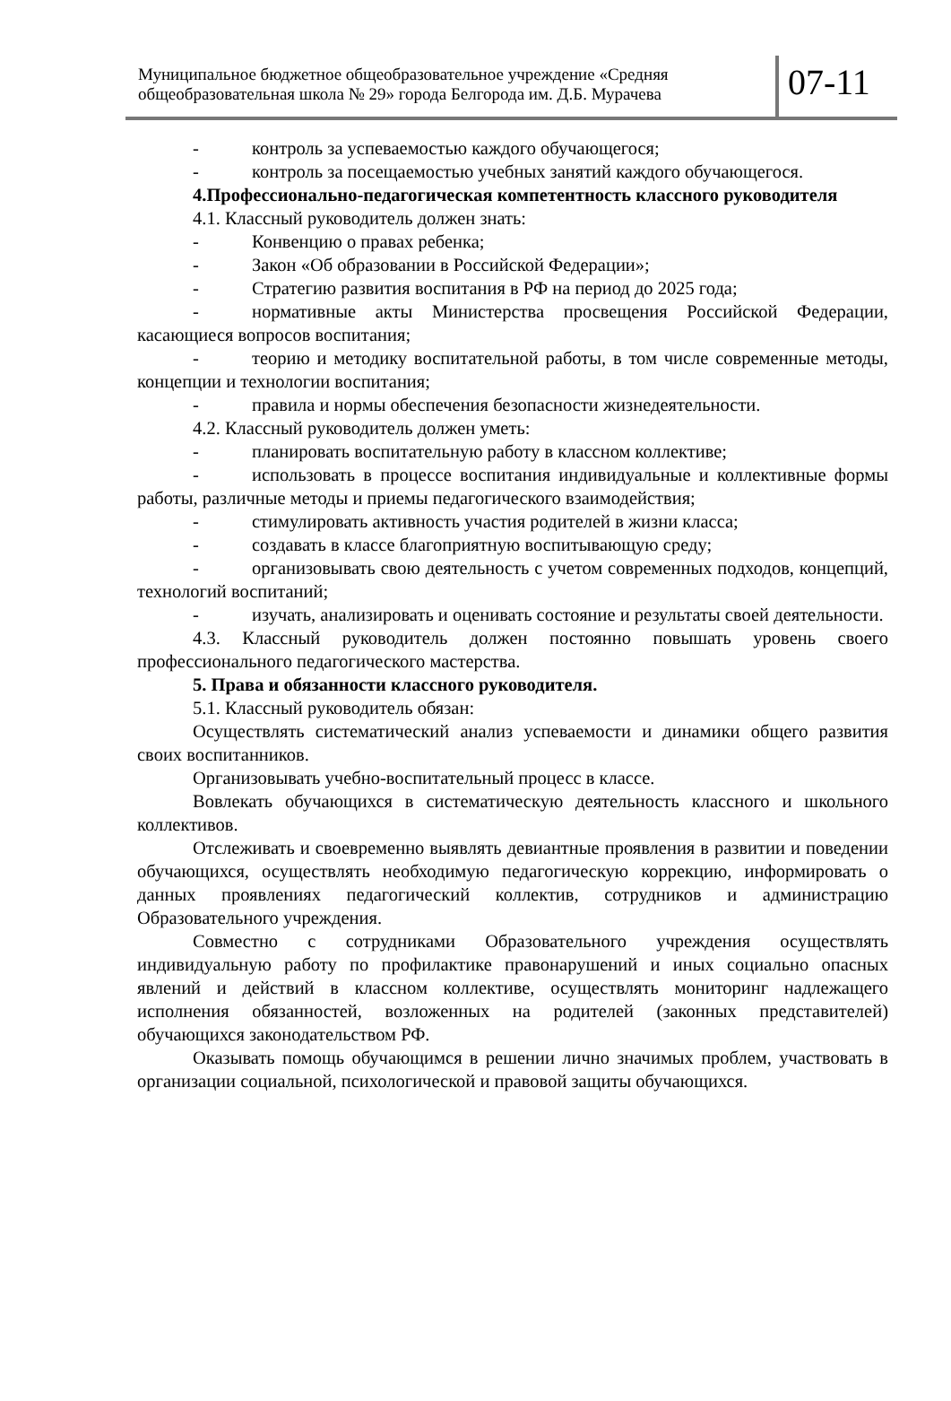Муниципальное бюджетное общеобразовательное учреждение «Средняя общеобразовательная школа № 29» города Белгорода им. Д.Б. Мурачева
07-11
- контроль за успеваемостью каждого обучающегося;
- контроль за посещаемостью учебных занятий каждого обучающегося.
4.Профессионально-педагогическая компетентность классного руководителя
4.1. Классный руководитель должен знать:
- Конвенцию о правах ребенка;
- Закон «Об образовании в Российской Федерации»;
- Стратегию развития воспитания в РФ на период до 2025 года;
- нормативные акты Министерства просвещения Российской Федерации, касающиеся вопросов воспитания;
- теорию и методику воспитательной работы, в том числе современные методы, концепции и технологии воспитания;
- правила и нормы обеспечения безопасности жизнедеятельности.
4.2. Классный руководитель должен уметь:
- планировать воспитательную работу в классном коллективе;
- использовать в процессе воспитания индивидуальные и коллективные формы работы, различные методы и приемы педагогического взаимодействия;
- стимулировать активность участия родителей в жизни класса;
- создавать в классе благоприятную воспитывающую среду;
- организовывать свою деятельность с учетом современных подходов, концепций, технологий воспитаний;
- изучать, анализировать и оценивать состояние и результаты своей деятельности.
4.3. Классный руководитель должен постоянно повышать уровень своего профессионального педагогического мастерства.
5. Права и обязанности классного руководителя.
5.1. Классный руководитель обязан:
Осуществлять систематический анализ успеваемости и динамики общего развития своих воспитанников.
Организовывать учебно-воспитательный процесс в классе.
Вовлекать обучающихся в систематическую деятельность классного и школьного коллективов.
Отслеживать и своевременно выявлять девиантные проявления в развитии и поведении обучающихся, осуществлять необходимую педагогическую коррекцию, информировать о данных проявлениях педагогический коллектив, сотрудников и администрацию Образовательного учреждения.
Совместно с сотрудниками Образовательного учреждения осуществлять индивидуальную работу по профилактике правонарушений и иных социально опасных явлений и действий в классном коллективе, осуществлять мониторинг надлежащего исполнения обязанностей, возложенных на родителей (законных представителей) обучающихся законодательством РФ.
Оказывать помощь обучающимся в решении лично значимых проблем, участвовать в организации социальной, психологической и правовой защиты обучающихся.